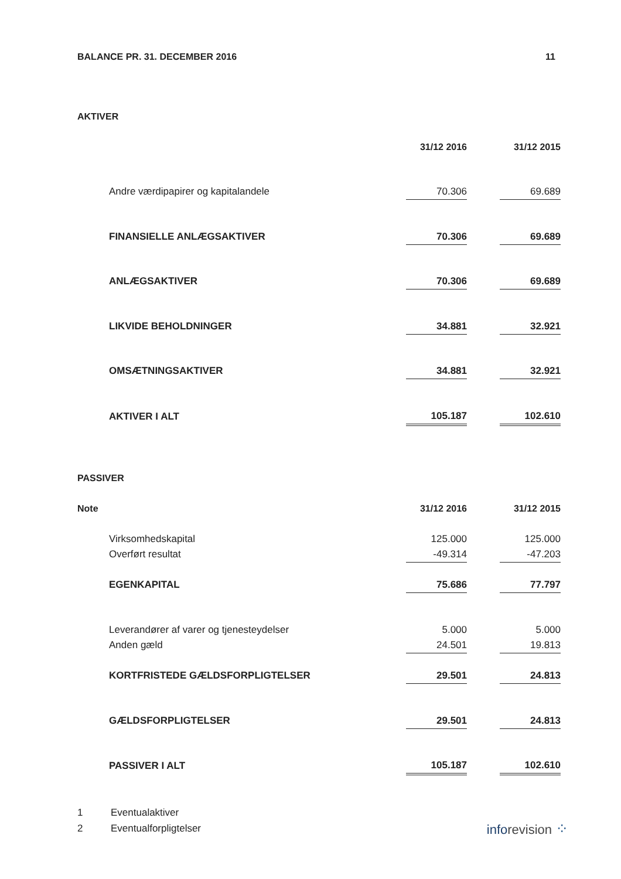BALANCE PR. 31. DECEMBER 2016 11
AKTIVER
| | 31/12 2016 | | 31/12 2015 |
| --- | --- | --- | --- |
| Andre værdipapirer og kapitalandele | 70.306 | | 69.689 |
| FINANSIELLE ANLÆGSAKTIVER | 70.306 | | 69.689 |
| ANLÆGSAKTIVER | 70.306 | | 69.689 |
| LIKVIDE BEHOLDNINGER | 34.881 | | 32.921 |
| OMSÆTNINGSAKTIVER | 34.881 | | 32.921 |
| AKTIVER I ALT | 105.187 | | 102.610 |
PASSIVER
| Note | 31/12 2016 | | 31/12 2015 |
| --- | --- | --- | --- |
| Virksomhedskapital | 125.000 | | 125.000 |
| Overført resultat | -49.314 | | -47.203 |
| EGENKAPITAL | 75.686 | | 77.797 |
| Leverandører af varer og tjenesteydelser | 5.000 | | 5.000 |
| Anden gæld | 24.501 | | 19.813 |
| KORTFRISTEDE GÆLDSFORPLIGTELSER | 29.501 | | 24.813 |
| GÆLDSFORPLIGTELSER | 29.501 | | 24.813 |
| PASSIVER I ALT | 105.187 | | 102.610 |
1 Eventualaktiver
2 Eventualforpligtelser
inforevision ⁘